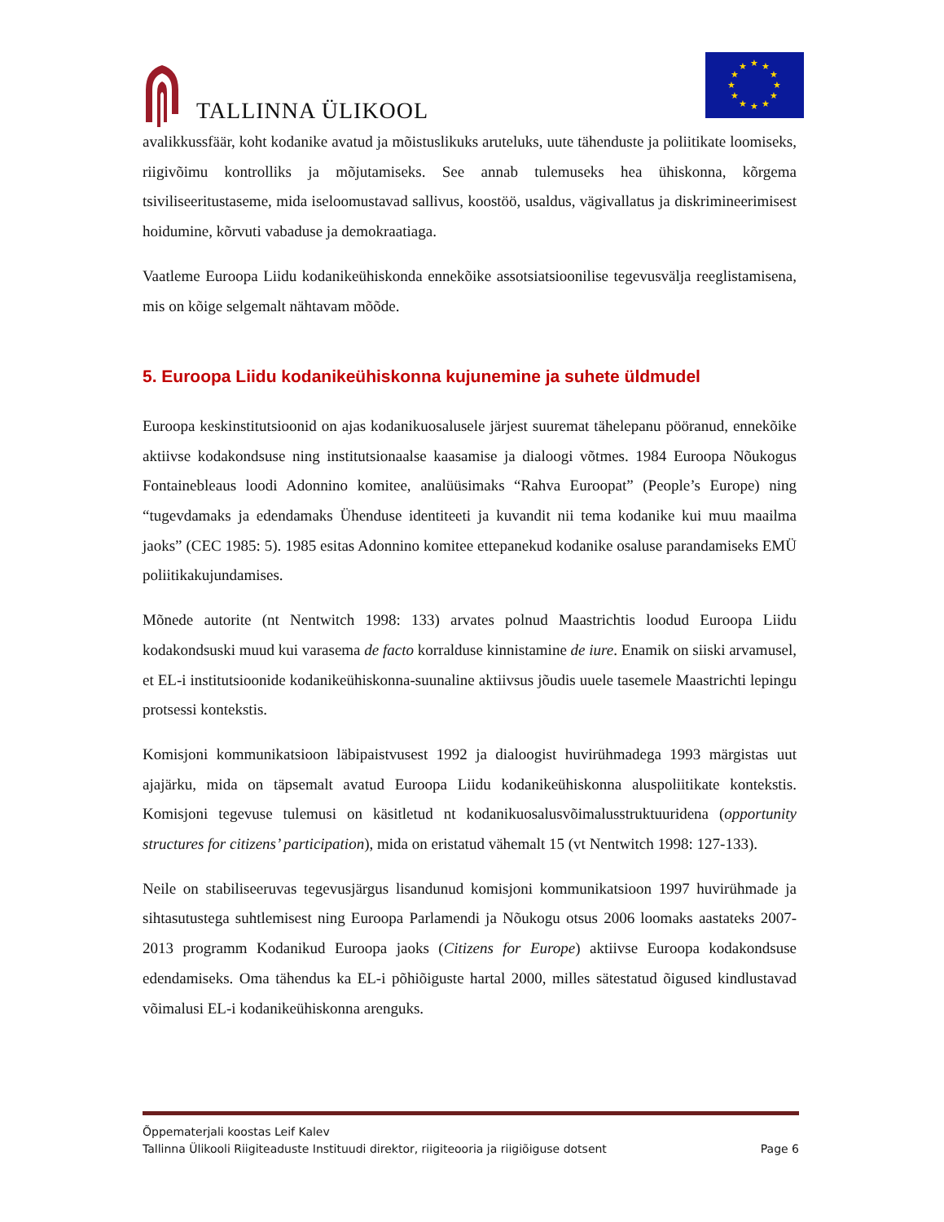TALLINNA ÜLIKOOL
★
★
★
★
★
★
★
★
★
★
★
★
avalikkussfäär, koht kodanike avatud ja mõistuslikuks aruteluks, uute tähenduste ja poliitikate loomiseks, riigivõimu kontrolliks ja mõjutamiseks. See annab tulemuseks hea ühiskonna, kõrgema tsiviliseeritustaseme, mida iseloomustavad sallivus, koostöö, usaldus, vägivallatus ja diskrimineerimisest hoidumine, kõrvuti vabaduse ja demokraatiaga.
Vaatleme Euroopa Liidu kodanikeühiskonda ennekõike assotsiatsioonilise tegevusvälja reeglistamisena, mis on kõige selgemalt nähtavam mõõde.
5. Euroopa Liidu kodanikeühiskonna kujunemine ja suhete üldmudel
Euroopa keskinstitutsioonid on ajas kodanikuosalusele järjest suuremat tähelepanu pööranud, ennekõike aktiivse kodakondsuse ning institutsionaalse kaasamise ja dialoogi võtmes. 1984 Euroopa Nõukogus Fontainebleaus loodi Adonnino komitee, analüüsimaks “Rahva Euroopat” (People’s Europe) ning “tugevdamaks ja edendamaks Ühenduse identiteeti ja kuvandit nii tema kodanike kui muu maailma jaoks” (CEC 1985: 5). 1985 esitas Adonnino komitee ettepanekud kodanike osaluse parandamiseks EMÜ poliitikakujundamises.
Mõnede autorite (nt Nentwitch 1998: 133) arvates polnud Maastrichtis loodud Euroopa Liidu kodakondsuski muud kui varasema de facto korralduse kinnistamine de iure. Enamik on siiski arvamusel, et EL-i institutsioonide kodanikeühiskonna-suunaline aktiivsus jõudis uuele tasemele Maastrichti lepingu protsessi kontekstis.
Komisjoni kommunikatsioon läbipaistvusest 1992 ja dialoogist huvirühmadega 1993 märgistas uut ajajärku, mida on täpsemalt avatud Euroopa Liidu kodanikeühiskonna aluspoliitikate kontekstis. Komisjoni tegevuse tulemusi on käsitletud nt kodanikuosalusvõimalusstruktuuridena (opportunity structures for citizens’ participation), mida on eristatud vähemalt 15 (vt Nentwitch 1998: 127-133).
Neile on stabiliseeruvas tegevusjärgus lisandunud komisjoni kommunikatsioon 1997 huvirühmade ja sihtasutustega suhtlemisest ning Euroopa Parlamendi ja Nõukogu otsus 2006 loomaks aastateks 2007-2013 programm Kodanikud Euroopa jaoks (Citizens for Europe) aktiivse Euroopa kodakondsuse edendamiseks. Oma tähendus ka EL-i põhiõiguste hartal 2000, milles sätestatud õigused kindlustavad võimalusi EL-i kodanikeühiskonna arenguks.
Õppematerjali koostas Leif Kalev
Tallinna Ülikooli Riigiteaduste Instituudi direktor, riigiteooria ja riigiõiguse dotsent Page 6